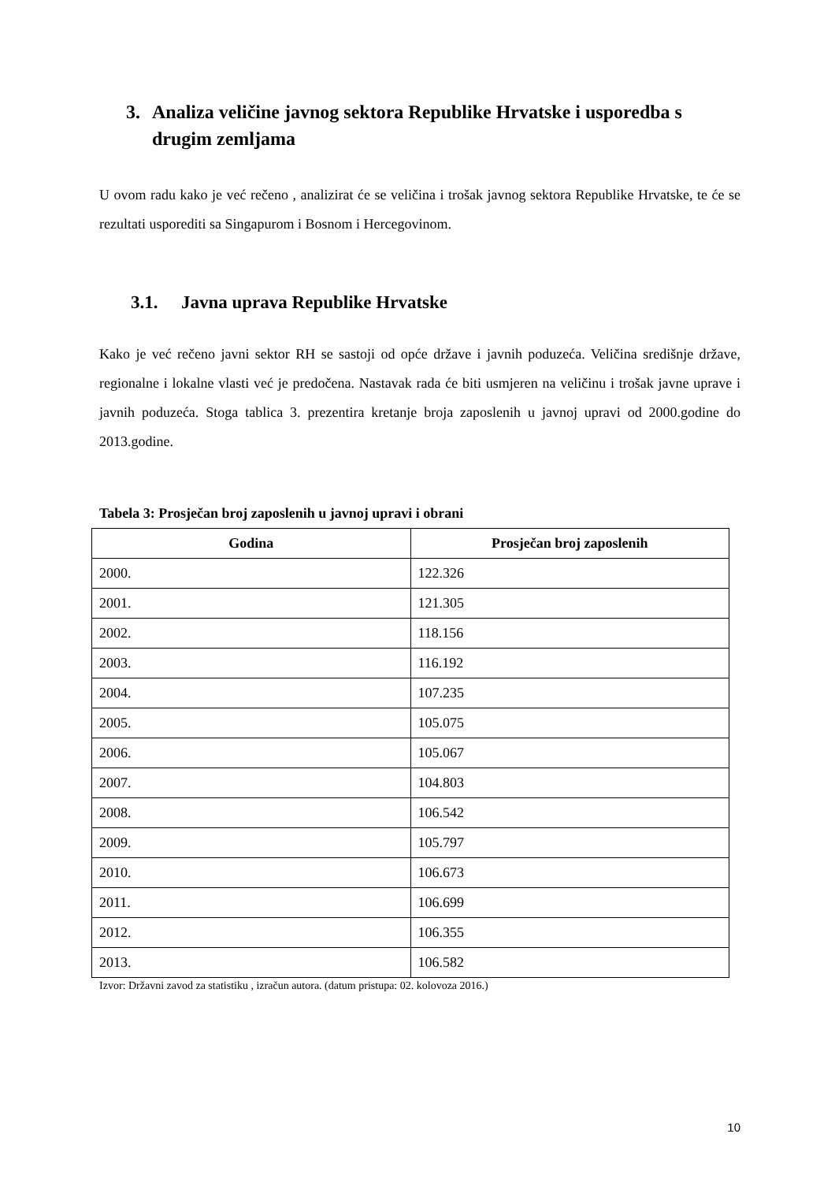3. Analiza veličine javnog sektora Republike Hrvatske i usporedba s drugim zemljama
U ovom radu kako je već rečeno , analizirat će se veličina i trošak javnog sektora Republike Hrvatske, te će se rezultati usporediti sa Singapurom i Bosnom i Hercegovinom.
3.1. Javna uprava Republike Hrvatske
Kako je već rečeno javni sektor RH se sastoji od opće države i javnih poduzeća. Veličina središnje države, regionalne i lokalne vlasti već je predočena. Nastavak rada će biti usmjeren na veličinu i trošak javne uprave i javnih poduzeća. Stoga tablica 3. prezentira kretanje broja zaposlenih u javnoj upravi od 2000.godine do 2013.godine.
Tabela 3: Prosječan broj zaposlenih u javnoj upravi i obrani
| Godina | Prosječan broj zaposlenih |
| --- | --- |
| 2000. | 122.326 |
| 2001. | 121.305 |
| 2002. | 118.156 |
| 2003. | 116.192 |
| 2004. | 107.235 |
| 2005. | 105.075 |
| 2006. | 105.067 |
| 2007. | 104.803 |
| 2008. | 106.542 |
| 2009. | 105.797 |
| 2010. | 106.673 |
| 2011. | 106.699 |
| 2012. | 106.355 |
| 2013. | 106.582 |
Izvor: Državni zavod za statistiku , izračun autora. (datum pristupa: 02. kolovoza 2016.)
10